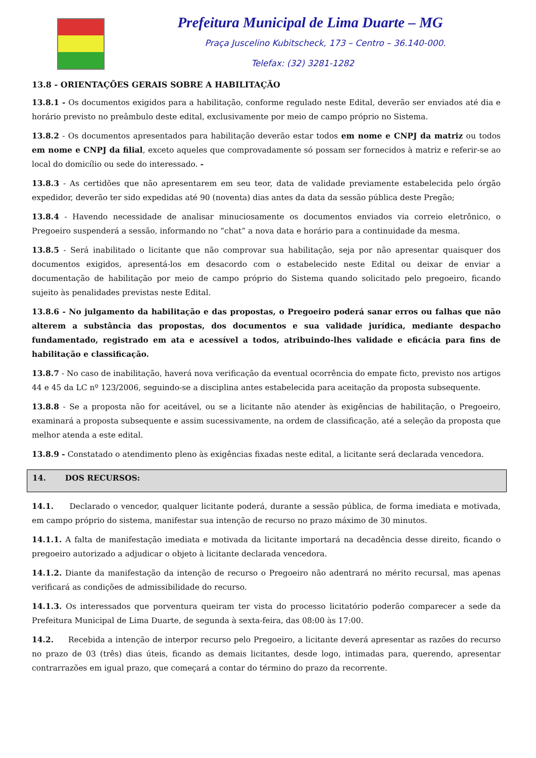Prefeitura Municipal de Lima Duarte – MG
Praça Juscelino Kubitscheck, 173 – Centro – 36.140-000.
Telefax: (32) 3281-1282
13.8 - ORIENTAÇÕES GERAIS SOBRE A HABILITAÇÃO
13.8.1 - Os documentos exigidos para a habilitação, conforme regulado neste Edital, deverão ser enviados até dia e horário previsto no preâmbulo deste edital, exclusivamente por meio de campo próprio no Sistema.
13.8.2 - Os documentos apresentados para habilitação deverão estar todos em nome e CNPJ da matriz ou todos em nome e CNPJ da filial, exceto aqueles que comprovadamente só possam ser fornecidos à matriz e referir-se ao local do domicílio ou sede do interessado. -
13.8.3 - As certidões que não apresentarem em seu teor, data de validade previamente estabelecida pelo órgão expedidor, deverão ter sido expedidas até 90 (noventa) dias antes da data da sessão pública deste Pregão;
13.8.4 - Havendo necessidade de analisar minuciosamente os documentos enviados via correio eletrônico, o Pregoeiro suspenderá a sessão, informando no “chat” a nova data e horário para a continuidade da mesma.
13.8.5 - Será inabilitado o licitante que não comprovar sua habilitação, seja por não apresentar quaisquer dos documentos exigidos, apresentá-los em desacordo com o estabelecido neste Edital ou deixar de enviar a documentação de habilitação por meio de campo próprio do Sistema quando solicitado pelo pregoeiro, ficando sujeito às penalidades previstas neste Edital.
13.8.6 - No julgamento da habilitação e das propostas, o Pregoeiro poderá sanar erros ou falhas que não alterem a substância das propostas, dos documentos e sua validade jurídica, mediante despacho fundamentado, registrado em ata e acessível a todos, atribuindo-lhes validade e eficácia para fins de habilitação e classificação.
13.8.7 - No caso de inabilitação, haverá nova verificação da eventual ocorrência do empate ficto, previsto nos artigos 44 e 45 da LC nº 123/2006, seguindo-se a disciplina antes estabelecida para aceitação da proposta subsequente.
13.8.8 - Se a proposta não for aceitável, ou se a licitante não atender às exigências de habilitação, o Pregoeiro, examinará a proposta subsequente e assim sucessivamente, na ordem de classificação, até a seleção da proposta que melhor atenda a este edital.
13.8.9 - Constatado o atendimento pleno às exigências fixadas neste edital, a licitante será declarada vencedora.
14. DOS RECURSOS:
14.1. Declarado o vencedor, qualquer licitante poderá, durante a sessão pública, de forma imediata e motivada, em campo próprio do sistema, manifestar sua intenção de recurso no prazo máximo de 30 minutos.
14.1.1. A falta de manifestação imediata e motivada da licitante importará na decadência desse direito, ficando o pregoeiro autorizado a adjudicar o objeto à licitante declarada vencedora.
14.1.2. Diante da manifestação da intenção de recurso o Pregoeiro não adentrará no mérito recursal, mas apenas verificará as condições de admissibilidade do recurso.
14.1.3. Os interessados que porventura queiram ter vista do processo licitatório poderão comparecer a sede da Prefeitura Municipal de Lima Duarte, de segunda à sexta-feira, das 08:00 às 17:00.
14.2. Recebida a intenção de interpor recurso pelo Pregoeiro, a licitante deverá apresentar as razões do recurso no prazo de 03 (três) dias úteis, ficando as demais licitantes, desde logo, intimadas para, querendo, apresentar contrarrazões em igual prazo, que começará a contar do término do prazo da recorrente.